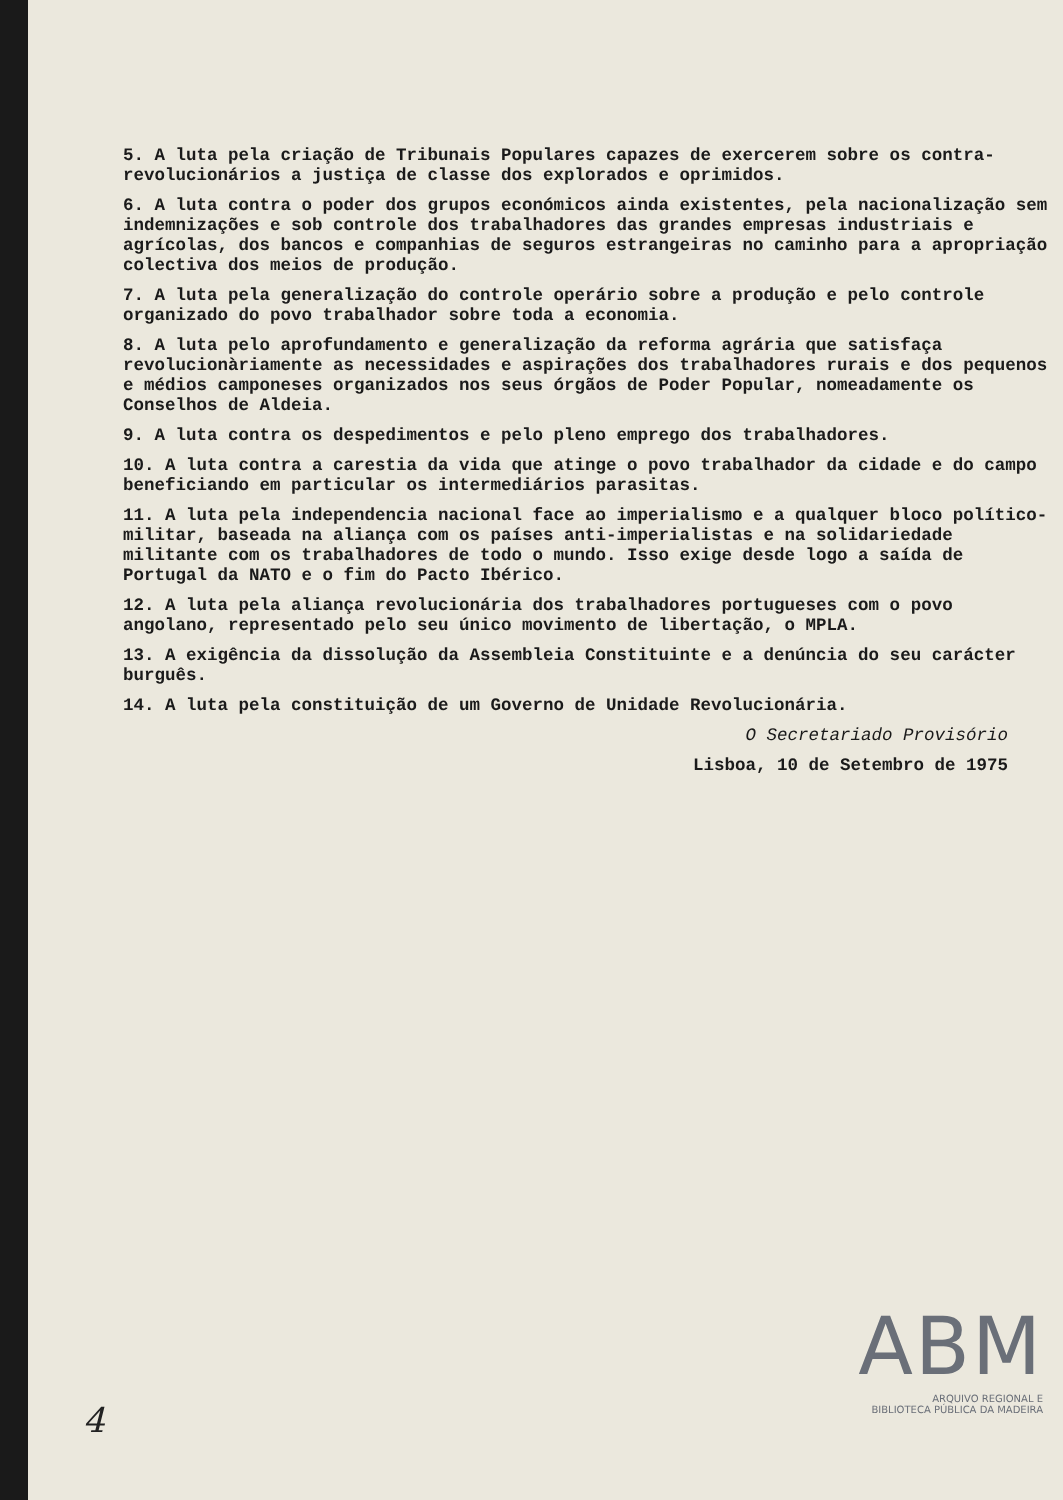5. A luta pela criação de Tribunais Populares capazes de exercerem sobre os contra-revolucionários a justiça de classe dos explorados e oprimidos.
6. A luta contra o poder dos grupos económicos ainda existentes, pela nacionalização sem indemnizações e sob controle dos trabalhadores das grandes empresas industriais e agrícolas, dos bancos e companhias de seguros estrangeiras no caminho para a apropriação colectiva dos meios de produção.
7. A luta pela generalização do controle operário sobre a produção e pelo controle organizado do povo trabalhador sobre toda a economia.
8. A luta pelo aprofundamento e generalização da reforma agrária que satisfaça revolucionàriamente as necessidades e aspirações dos trabalhadores rurais e dos pequenos e médios camponeses organizados nos seus órgãos de Poder Popular, nomeadamente os Conselhos de Aldeia.
9. A luta contra os despedimentos e pelo pleno emprego dos trabalhadores.
10. A luta contra a carestia da vida que atinge o povo trabalhador da cidade e do campo beneficiando em particular os intermediários parasitas.
11. A luta pela independencia nacional face ao imperialismo e a qualquer bloco político-militar, baseada na aliança com os países anti-imperialistas e na solidariedade militante com os trabalhadores de todo o mundo. Isso exige desde logo a saída de Portugal da NATO e o fim do Pacto Ibérico.
12. A luta pela aliança revolucionária dos trabalhadores portugueses com o povo angolano, representado pelo seu único movimento de libertação, o MPLA.
13. A exigência da dissolução da Assembleia Constituinte e a denúncia do seu carácter burguês.
14. A luta pela constituição de um Governo de Unidade Revolucionária.
O Secretariado Provisório
Lisboa, 10 de Setembro de 1975
4
ABM
ARQUIVO REGIONAL E
BIBLIOTECA PÚBLICA DA MADEIRA